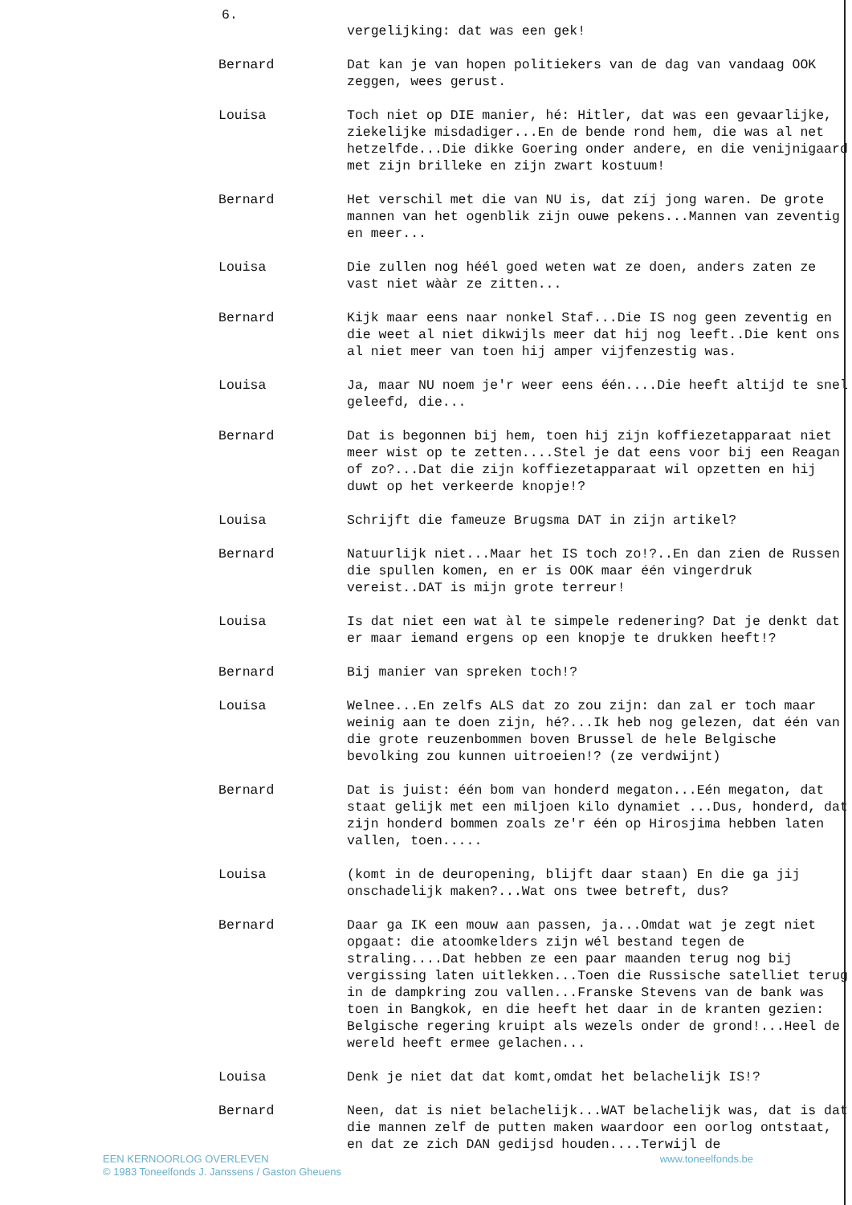6.
vergelijking: dat was een gek!
Bernard Dat kan je van hopen politiekers van de dag van vandaag OOK zeggen, wees gerust.
Louisa Toch niet op DIE manier, hé: Hitler, dat was een gevaarlijke, ziekelijke misdadiger...En de bende rond hem, die was al net hetzelfde...Die dikke Goering onder andere, en die venijnigaard met zijn brilleke en zijn zwart kostuum!
Bernard Het verschil met die van NU is, dat zíj jong waren. De grote mannen van het ogenblik zijn ouwe pekens...Mannen van zeventig en meer...
Louisa Die zullen nog héél goed weten wat ze doen, anders zaten ze vast niet wààr ze zitten...
Bernard Kijk maar eens naar nonkel Staf...Die IS nog geen zeventig en die weet al niet dikwijls meer dat hij nog leeft..Die kent ons al niet meer van toen hij amper vijfenzestig was.
Louisa Ja, maar NU noem je'r weer eens één....Die heeft altijd te snel geleefd, die...
Bernard Dat is begonnen bij hem, toen hij zijn koffiezetapparaat niet meer wist op te zetten....Stel je dat eens voor bij een Reagan of zo?...Dat die zijn koffiezetapparaat wil opzetten en hij duwt op het verkeerde knopje!?
Louisa Schrijft die fameuze Brugsma DAT in zijn artikel?
Bernard Natuurlijk niet...Maar het IS toch zo!?..En dan zien de Russen die spullen komen, en er is OOK maar één vingerdruk vereist..DAT is mijn grote terreur!
Louisa Is dat niet een wat àl te simpele redenering? Dat je denkt dat er maar iemand ergens op een knopje te drukken heeft!?
Bernard Bij manier van spreken toch!?
Louisa Welnee...En zelfs ALS dat zo zou zijn: dan zal er toch maar weinig aan te doen zijn, hé?...Ik heb nog gelezen, dat één van die grote reuzenbommen boven Brussel de hele Belgische bevolking zou kunnen uitroeien!? (ze verdwijnt)
Bernard Dat is juist: één bom van honderd megaton...Eén megaton, dat staat gelijk met een miljoen kilo dynamiet ...Dus, honderd, dat zijn honderd bommen zoals ze'r één op Hirosjima hebben laten vallen, toen.....
Louisa (komt in de deuropening, blijft daar staan) En die ga jij onschadelijk maken?...Wat ons twee betreft, dus?
Bernard Daar ga IK een mouw aan passen, ja...Omdat wat je zegt niet opgaat: die atoomkelders zijn wél bestand tegen de straling....Dat hebben ze een paar maanden terug nog bij vergissing laten uitlekken...Toen die Russische satelliet terug in de dampkring zou vallen...Franske Stevens van de bank was toen in Bangkok, en die heeft het daar in de kranten gezien: Belgische regering kruipt als wezels onder de grond!...Heel de wereld heeft ermee gelachen...
Louisa Denk je niet dat dat komt,omdat het belachelijk IS!?
Bernard Neen, dat is niet belachelijk...WAT belachelijk was, dat is dat die mannen zelf de putten maken waardoor een oorlog ontstaat, en dat ze zich DAN gedijsd houden....Terwijl de
EEN KERNOORLOG OVERLEVEN
© 1983 Toneelfonds J. Janssens / Gaston Gheuens
www.toneelfonds.be